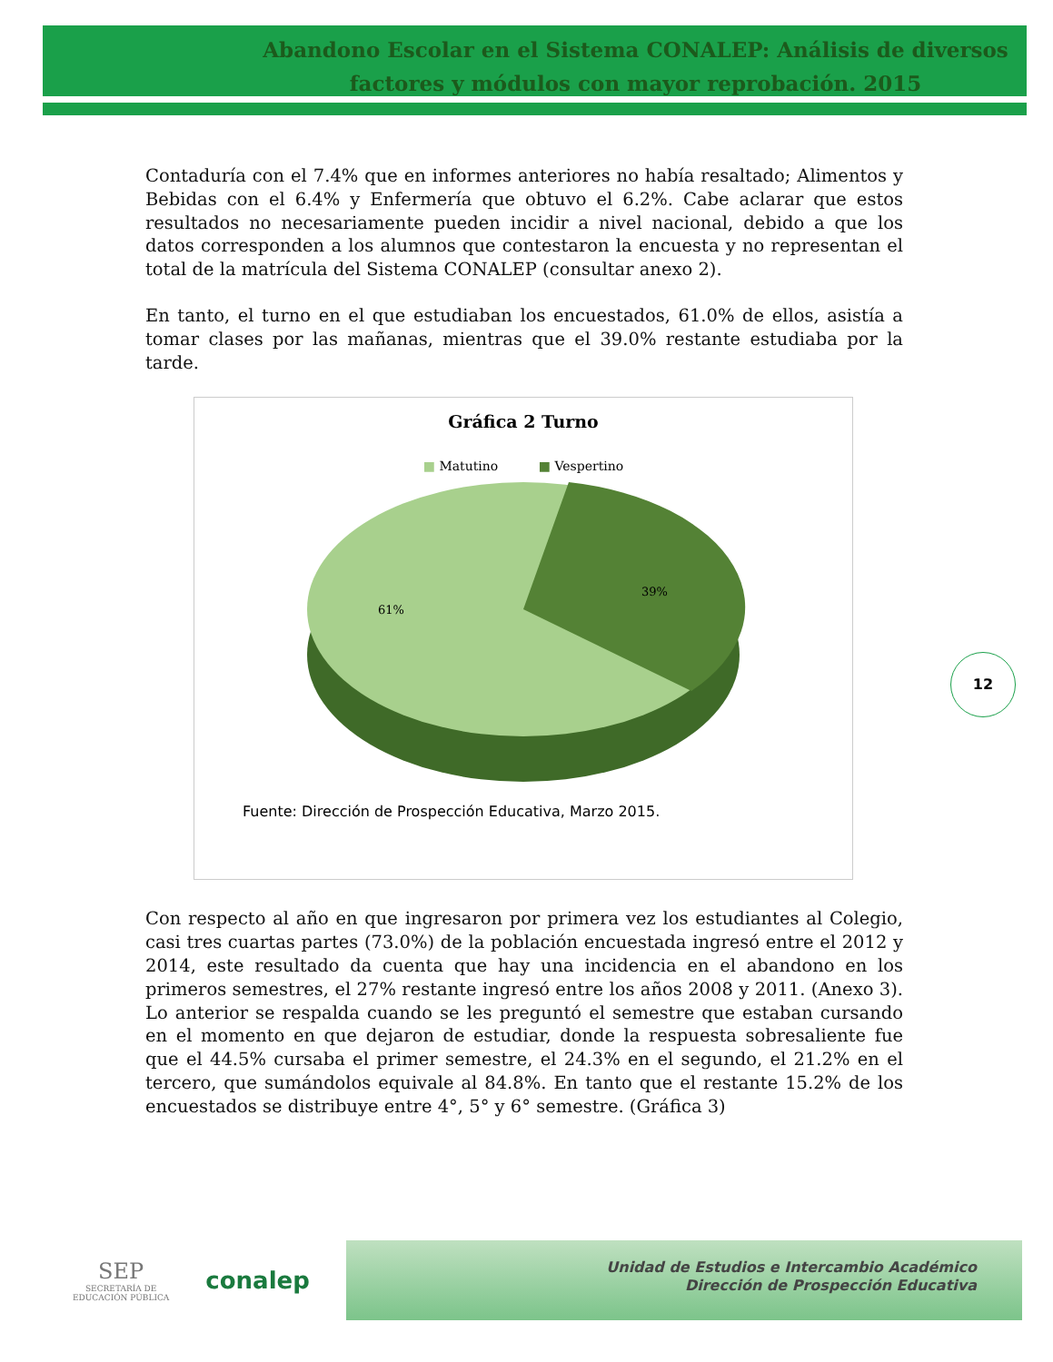Abandono Escolar en el Sistema CONALEP: Análisis de diversos factores y módulos con mayor reprobación. 2015
Contaduría con el 7.4% que en informes anteriores no había resaltado; Alimentos y Bebidas con el 6.4% y Enfermería que obtuvo el 6.2%. Cabe aclarar que estos resultados no necesariamente pueden incidir a nivel nacional, debido a que los datos corresponden a los alumnos que contestaron la encuesta y no representan el total de la matrícula del Sistema CONALEP (consultar anexo 2).
En tanto, el turno en el que estudiaban los encuestados, 61.0% de ellos, asistía a tomar clases por las mañanas, mientras que el 39.0% restante estudiaba por la tarde.
Gráfica 2 Turno
■ Matutino ■ Vespertino
61%
39%
Fuente: Dirección de Prospección Educativa, Marzo 2015.
Con respecto al año en que ingresaron por primera vez los estudiantes al Colegio, casi tres cuartas partes (73.0%) de la población encuestada ingresó entre el 2012 y 2014, este resultado da cuenta que hay una incidencia en el abandono en los primeros semestres, el 27% restante ingresó entre los años 2008 y 2011. (Anexo 3). Lo anterior se respalda cuando se les preguntó el semestre que estaban cursando en el momento en que dejaron de estudiar, donde la respuesta sobresaliente fue que el 44.5% cursaba el primer semestre, el 24.3% en el segundo, el 21.2% en el tercero, que sumándolos equivale al 84.8%. En tanto que el restante 15.2% de los encuestados se distribuye entre 4°, 5° y 6° semestre. (Gráfica 3)
12
SEP
SECRETARÍA DE
EDUCACIÓN PÚBLICA
conalep
Unidad de Estudios e Intercambio Académico
Dirección de Prospección Educativa